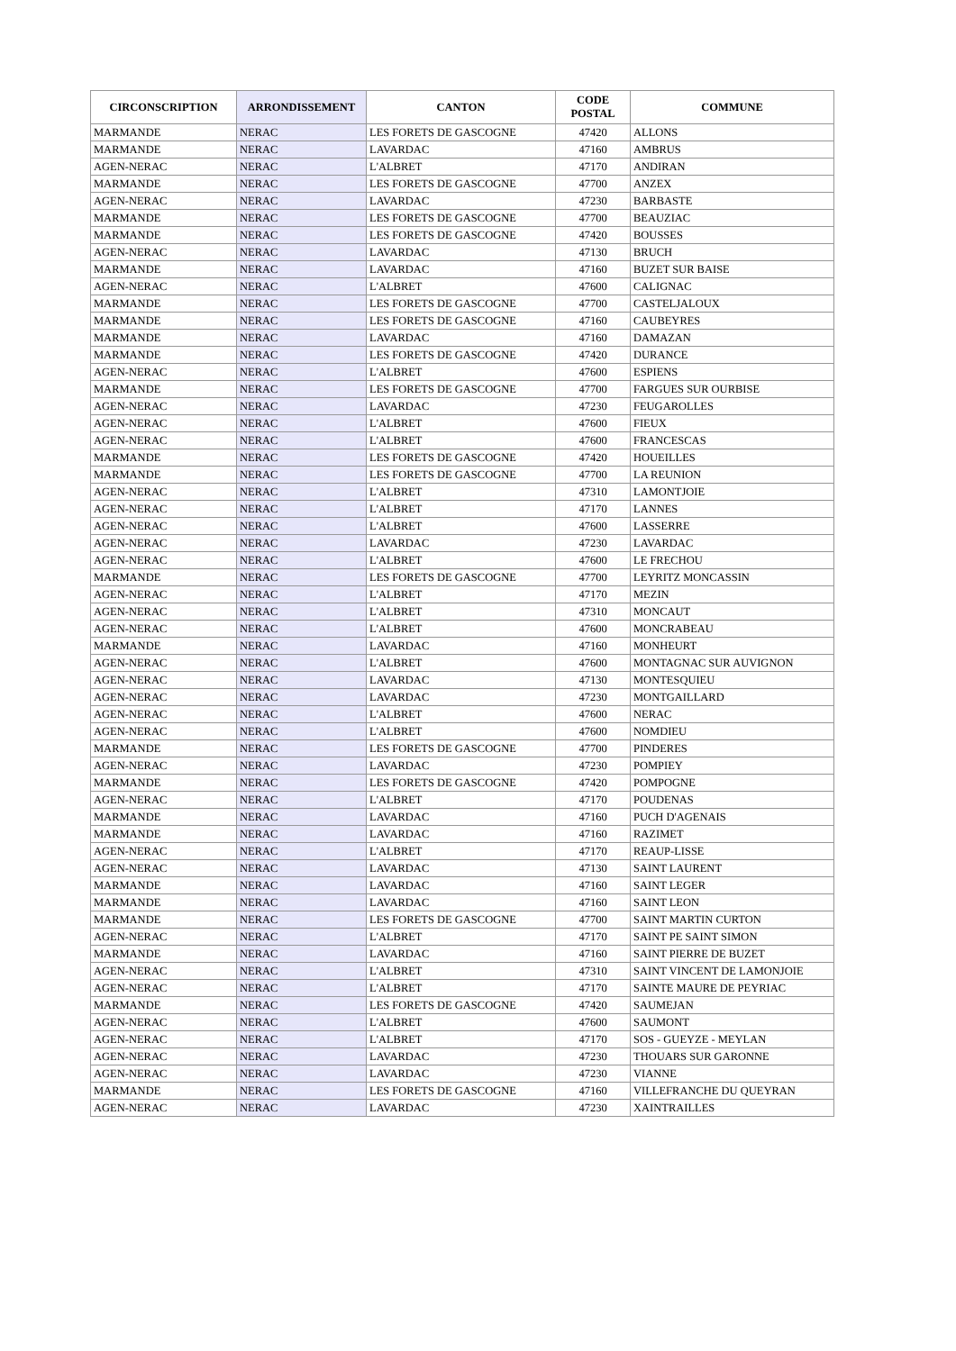| CIRCONSCRIPTION | ARRONDISSEMENT | CANTON | CODE POSTAL | COMMUNE |
| --- | --- | --- | --- | --- |
| MARMANDE | NERAC | LES FORETS DE GASCOGNE | 47420 | ALLONS |
| MARMANDE | NERAC | LAVARDAC | 47160 | AMBRUS |
| AGEN-NERAC | NERAC | L'ALBRET | 47170 | ANDIRAN |
| MARMANDE | NERAC | LES FORETS DE GASCOGNE | 47700 | ANZEX |
| AGEN-NERAC | NERAC | LAVARDAC | 47230 | BARBASTE |
| MARMANDE | NERAC | LES FORETS DE GASCOGNE | 47700 | BEAUZIAC |
| MARMANDE | NERAC | LES FORETS DE GASCOGNE | 47420 | BOUSSES |
| AGEN-NERAC | NERAC | LAVARDAC | 47130 | BRUCH |
| MARMANDE | NERAC | LAVARDAC | 47160 | BUZET SUR BAISE |
| AGEN-NERAC | NERAC | L'ALBRET | 47600 | CALIGNAC |
| MARMANDE | NERAC | LES FORETS DE GASCOGNE | 47700 | CASTELJALOUX |
| MARMANDE | NERAC | LES FORETS DE GASCOGNE | 47160 | CAUBEYRES |
| MARMANDE | NERAC | LAVARDAC | 47160 | DAMAZAN |
| MARMANDE | NERAC | LES FORETS DE GASCOGNE | 47420 | DURANCE |
| AGEN-NERAC | NERAC | L'ALBRET | 47600 | ESPIENS |
| MARMANDE | NERAC | LES FORETS DE GASCOGNE | 47700 | FARGUES SUR OURBISE |
| AGEN-NERAC | NERAC | LAVARDAC | 47230 | FEUGAROLLES |
| AGEN-NERAC | NERAC | L'ALBRET | 47600 | FIEUX |
| AGEN-NERAC | NERAC | L'ALBRET | 47600 | FRANCESCAS |
| MARMANDE | NERAC | LES FORETS DE GASCOGNE | 47420 | HOUEILLES |
| MARMANDE | NERAC | LES FORETS DE GASCOGNE | 47700 | LA REUNION |
| AGEN-NERAC | NERAC | L'ALBRET | 47310 | LAMONTJOIE |
| AGEN-NERAC | NERAC | L'ALBRET | 47170 | LANNES |
| AGEN-NERAC | NERAC | L'ALBRET | 47600 | LASSERRE |
| AGEN-NERAC | NERAC | LAVARDAC | 47230 | LAVARDAC |
| AGEN-NERAC | NERAC | L'ALBRET | 47600 | LE FRECHOU |
| MARMANDE | NERAC | LES FORETS DE GASCOGNE | 47700 | LEYRITZ MONCASSIN |
| AGEN-NERAC | NERAC | L'ALBRET | 47170 | MEZIN |
| AGEN-NERAC | NERAC | L'ALBRET | 47310 | MONCAUT |
| AGEN-NERAC | NERAC | L'ALBRET | 47600 | MONCRABEAU |
| MARMANDE | NERAC | LAVARDAC | 47160 | MONHEURT |
| AGEN-NERAC | NERAC | L'ALBRET | 47600 | MONTAGNAC SUR AUVIGNON |
| AGEN-NERAC | NERAC | LAVARDAC | 47130 | MONTESQUIEU |
| AGEN-NERAC | NERAC | LAVARDAC | 47230 | MONTGAILLARD |
| AGEN-NERAC | NERAC | L'ALBRET | 47600 | NERAC |
| AGEN-NERAC | NERAC | L'ALBRET | 47600 | NOMDIEU |
| MARMANDE | NERAC | LES FORETS DE GASCOGNE | 47700 | PINDERES |
| AGEN-NERAC | NERAC | LAVARDAC | 47230 | POMPIEY |
| MARMANDE | NERAC | LES FORETS DE GASCOGNE | 47420 | POMPOGNE |
| AGEN-NERAC | NERAC | L'ALBRET | 47170 | POUDENAS |
| MARMANDE | NERAC | LAVARDAC | 47160 | PUCH D'AGENAIS |
| MARMANDE | NERAC | LAVARDAC | 47160 | RAZIMET |
| AGEN-NERAC | NERAC | L'ALBRET | 47170 | REAUP-LISSE |
| AGEN-NERAC | NERAC | LAVARDAC | 47130 | SAINT LAURENT |
| MARMANDE | NERAC | LAVARDAC | 47160 | SAINT LEGER |
| MARMANDE | NERAC | LAVARDAC | 47160 | SAINT LEON |
| MARMANDE | NERAC | LES FORETS DE GASCOGNE | 47700 | SAINT MARTIN CURTON |
| AGEN-NERAC | NERAC | L'ALBRET | 47170 | SAINT PE SAINT SIMON |
| MARMANDE | NERAC | LAVARDAC | 47160 | SAINT PIERRE DE BUZET |
| AGEN-NERAC | NERAC | L'ALBRET | 47310 | SAINT VINCENT DE LAMONJOIE |
| AGEN-NERAC | NERAC | L'ALBRET | 47170 | SAINTE MAURE DE PEYRIAC |
| MARMANDE | NERAC | LES FORETS DE GASCOGNE | 47420 | SAUMEJAN |
| AGEN-NERAC | NERAC | L'ALBRET | 47600 | SAUMONT |
| AGEN-NERAC | NERAC | L'ALBRET | 47170 | SOS - GUEYZE - MEYLAN |
| AGEN-NERAC | NERAC | LAVARDAC | 47230 | THOUARS SUR GARONNE |
| AGEN-NERAC | NERAC | LAVARDAC | 47230 | VIANNE |
| MARMANDE | NERAC | LES FORETS DE GASCOGNE | 47160 | VILLEFRANCHE DU QUEYRAN |
| AGEN-NERAC | NERAC | LAVARDAC | 47230 | XAINTRAILLES |